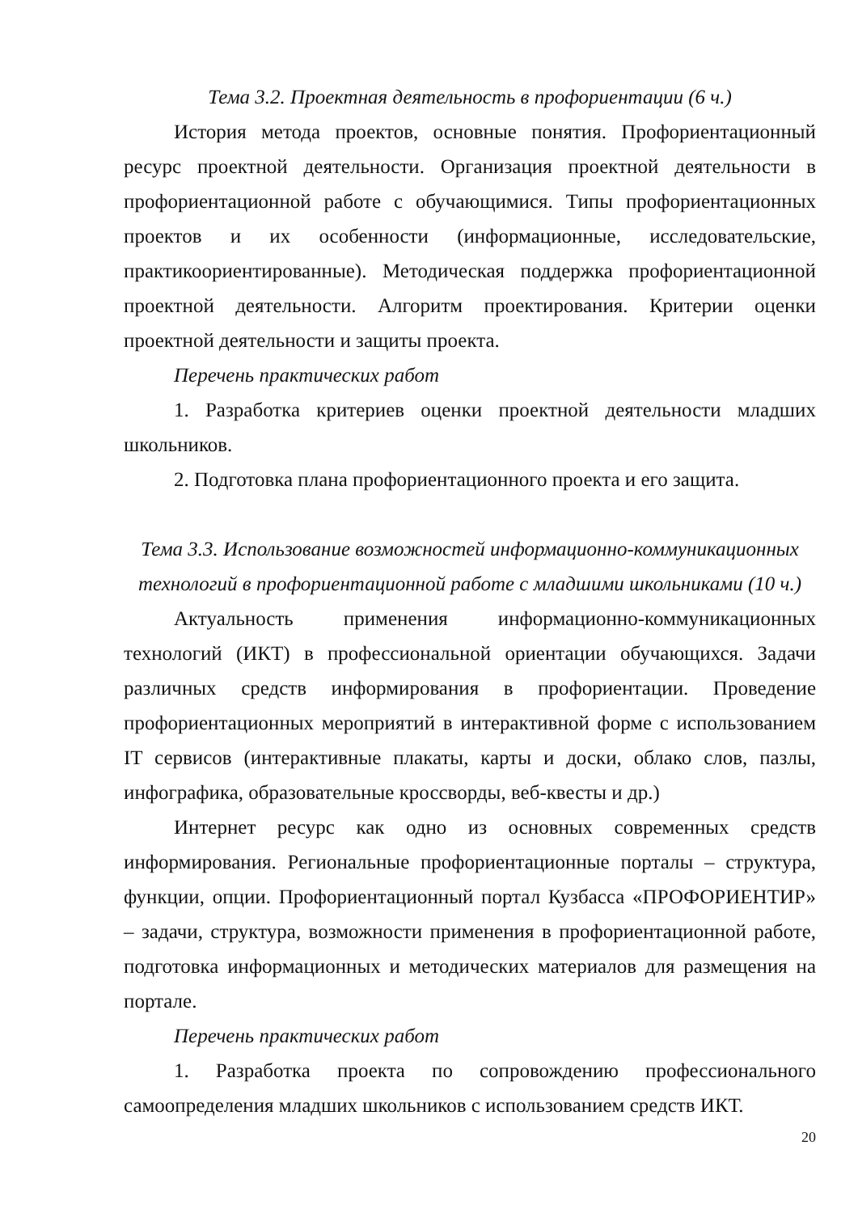Тема 3.2. Проектная деятельность в профориентации (6 ч.)
История метода проектов, основные понятия. Профориентационный ресурс проектной деятельности. Организация проектной деятельности в профориентационной работе с обучающимися. Типы профориентационных проектов и их особенности (информационные, исследовательские, практикоориентированные). Методическая поддержка профориентационной проектной деятельности. Алгоритм проектирования. Критерии оценки проектной деятельности и защиты проекта.
Перечень практических работ
1. Разработка критериев оценки проектной деятельности младших школьников.
2. Подготовка плана профориентационного проекта и его защита.
Тема 3.3. Использование возможностей информационно-коммуникационных технологий в профориентационной работе с младшими школьниками (10 ч.)
Актуальность применения информационно-коммуникационных технологий (ИКТ) в профессиональной ориентации обучающихся. Задачи различных средств информирования в профориентации. Проведение профориентационных мероприятий в интерактивной форме с использованием IT сервисов (интерактивные плакаты, карты и доски, облако слов, пазлы, инфографика, образовательные кроссворды, веб-квесты и др.)
Интернет ресурс как одно из основных современных средств информирования. Региональные профориентационные порталы – структура, функции, опции. Профориентационный портал Кузбасса «ПРОФОРИЕНТИР» – задачи, структура, возможности применения в профориентационной работе, подготовка информационных и методических материалов для размещения на портале.
Перечень практических работ
1. Разработка проекта по сопровождению профессионального самоопределения младших школьников с использованием средств ИКТ.
20